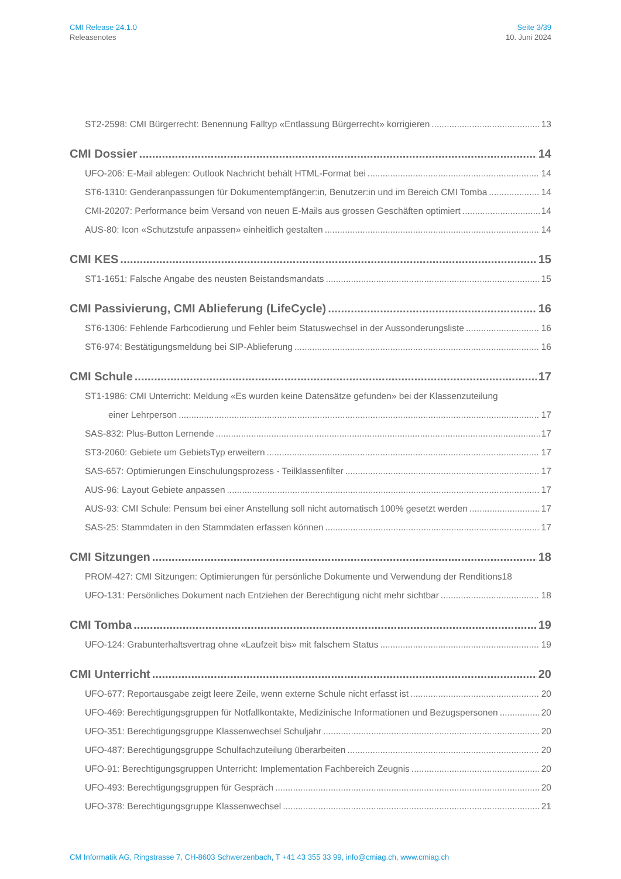CMI Release 24.1.0
Releasenotes
Seite 3/39
10. Juni 2024
ST2-2598: CMI Bürgerrecht: Benennung Falltyp «Entlassung Bürgerrecht» korrigieren 13
CMI Dossier 14
UFO-206: E-Mail ablegen: Outlook Nachricht behält HTML-Format bei 14
ST6-1310: Genderanpassungen für Dokumentempfänger:in, Benutzer:in und im Bereich CMI Tomba 14
CMI-20207: Performance beim Versand von neuen E-Mails aus grossen Geschäften optimiert 14
AUS-80: Icon «Schutzstufe anpassen» einheitlich gestalten 14
CMI KES 15
ST1-1651: Falsche Angabe des neusten Beistandsmandats 15
CMI Passivierung, CMI Ablieferung (LifeCycle) 16
ST6-1306: Fehlende Farbcodierung und Fehler beim Statuswechsel in der Aussonderungsliste 16
ST6-974: Bestätigungsmeldung bei SIP-Ablieferung 16
CMI Schule 17
ST1-1986: CMI Unterricht: Meldung «Es wurden keine Datensätze gefunden» bei der Klassenzuteilung
einer Lehrperson 17
SAS-832: Plus-Button Lernende 17
ST3-2060: Gebiete um GebietsTyp erweitern 17
SAS-657: Optimierungen Einschulungsprozess - Teilklassenfilter 17
AUS-96: Layout Gebiete anpassen 17
AUS-93: CMI Schule: Pensum bei einer Anstellung soll nicht automatisch 100% gesetzt werden 17
SAS-25: Stammdaten in den Stammdaten erfassen können 17
CMI Sitzungen 18
PROM-427: CMI Sitzungen: Optimierungen für persönliche Dokumente und Verwendung der Renditions 18
UFO-131: Persönliches Dokument nach Entziehen der Berechtigung nicht mehr sichtbar 18
CMI Tomba 19
UFO-124: Grabunterhaltsvertrag ohne «Laufzeit bis» mit falschem Status 19
CMI Unterricht 20
UFO-677: Reportausgabe zeigt leere Zeile, wenn externe Schule nicht erfasst ist 20
UFO-469: Berechtigungsgruppen für Notfallkontakte, Medizinische Informationen und Bezugspersonen 20
UFO-351: Berechtigungsgruppe Klassenwechsel Schuljahr 20
UFO-487: Berechtigungsgruppe Schulfachzuteilung überarbeiten 20
UFO-91: Berechtigungsgruppen Unterricht: Implementation Fachbereich Zeugnis 20
UFO-493: Berechtigungsgruppen für Gespräch 20
UFO-378: Berechtigungsgruppe Klassenwechsel 21
CM Informatik AG, Ringstrasse 7, CH-8603 Schwerzenbach, T +41 43 355 33 99, info@cmiag.ch, www.cmiag.ch